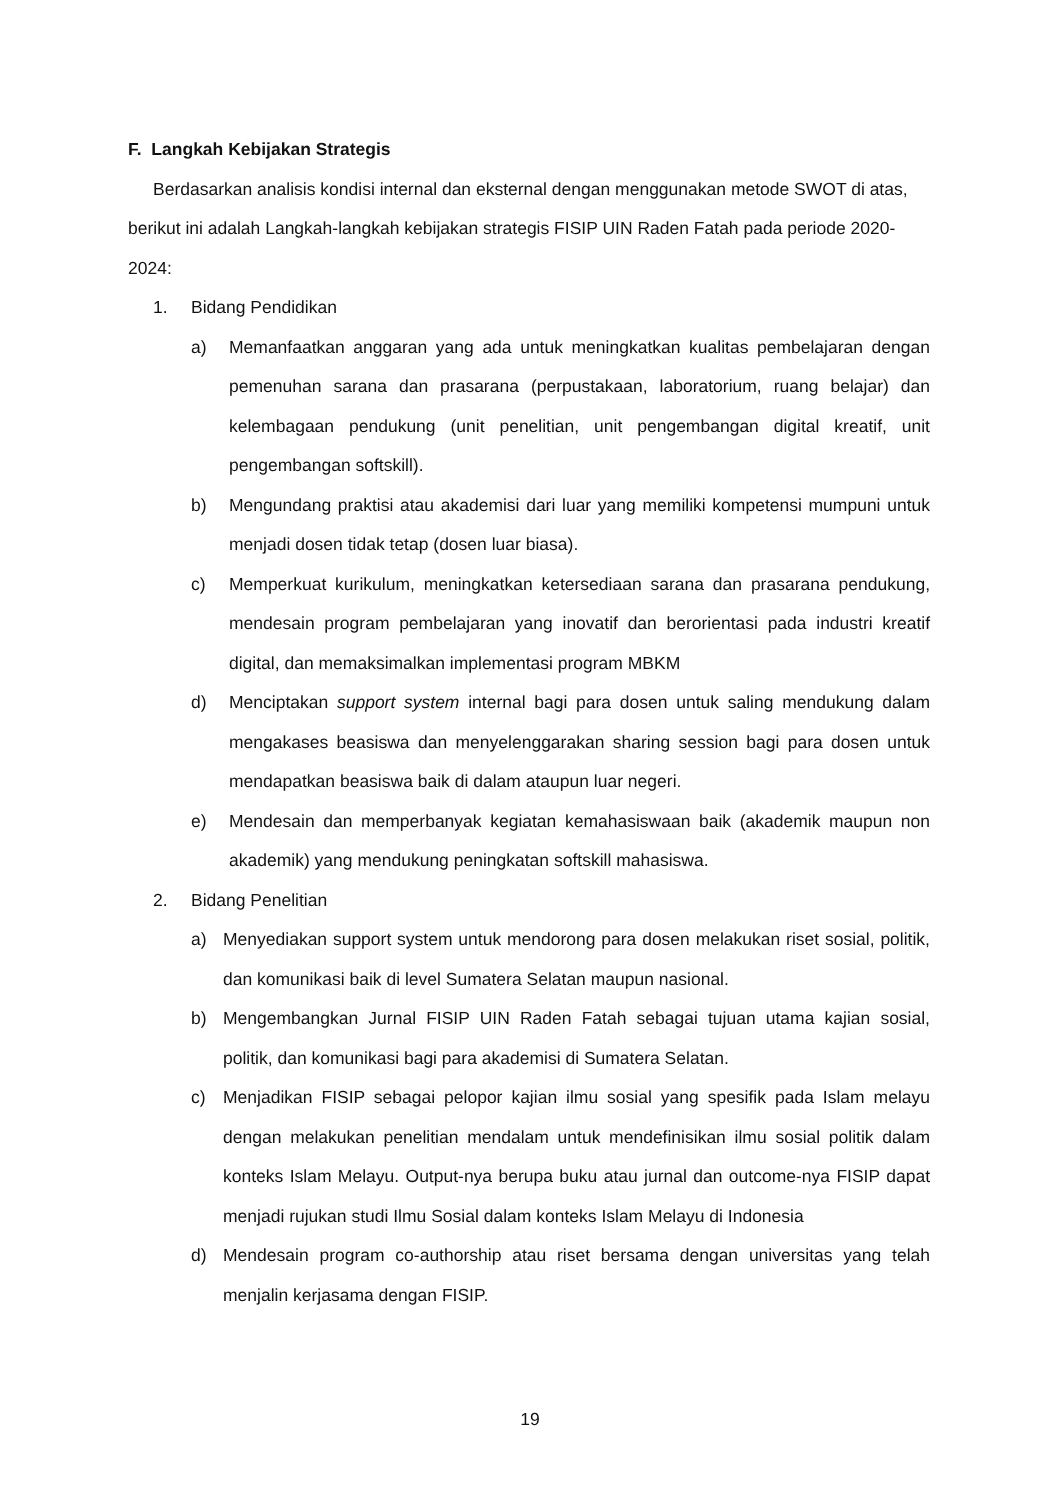F. Langkah Kebijakan Strategis
Berdasarkan analisis kondisi internal dan eksternal dengan menggunakan metode SWOT di atas, berikut ini adalah Langkah-langkah kebijakan strategis FISIP UIN Raden Fatah pada periode 2020-2024:
1. Bidang Pendidikan
a) Memanfaatkan anggaran yang ada untuk meningkatkan kualitas pembelajaran dengan pemenuhan sarana dan prasarana (perpustakaan, laboratorium, ruang belajar) dan kelembagaan pendukung (unit penelitian, unit pengembangan digital kreatif, unit pengembangan softskill).
b) Mengundang praktisi atau akademisi dari luar yang memiliki kompetensi mumpuni untuk menjadi dosen tidak tetap (dosen luar biasa).
c) Memperkuat kurikulum, meningkatkan ketersediaan sarana dan prasarana pendukung, mendesain program pembelajaran yang inovatif dan berorientasi pada industri kreatif digital, dan memaksimalkan implementasi program MBKM
d) Menciptakan support system internal bagi para dosen untuk saling mendukung dalam mengakases beasiswa dan menyelenggarakan sharing session bagi para dosen untuk mendapatkan beasiswa baik di dalam ataupun luar negeri.
e) Mendesain dan memperbanyak kegiatan kemahasiswaan baik (akademik maupun non akademik) yang mendukung peningkatan softskill mahasiswa.
2. Bidang Penelitian
a) Menyediakan support system untuk mendorong para dosen melakukan riset sosial, politik, dan komunikasi baik di level Sumatera Selatan maupun nasional.
b) Mengembangkan Jurnal FISIP UIN Raden Fatah sebagai tujuan utama kajian sosial, politik, dan komunikasi bagi para akademisi di Sumatera Selatan.
c) Menjadikan FISIP sebagai pelopor kajian ilmu sosial yang spesifik pada Islam melayu dengan melakukan penelitian mendalam untuk mendefinisikan ilmu sosial politik dalam konteks Islam Melayu. Output-nya berupa buku atau jurnal dan outcome-nya FISIP dapat menjadi rujukan studi Ilmu Sosial dalam konteks Islam Melayu di Indonesia
d) Mendesain program co-authorship atau riset bersama dengan universitas yang telah menjalin kerjasama dengan FISIP.
19